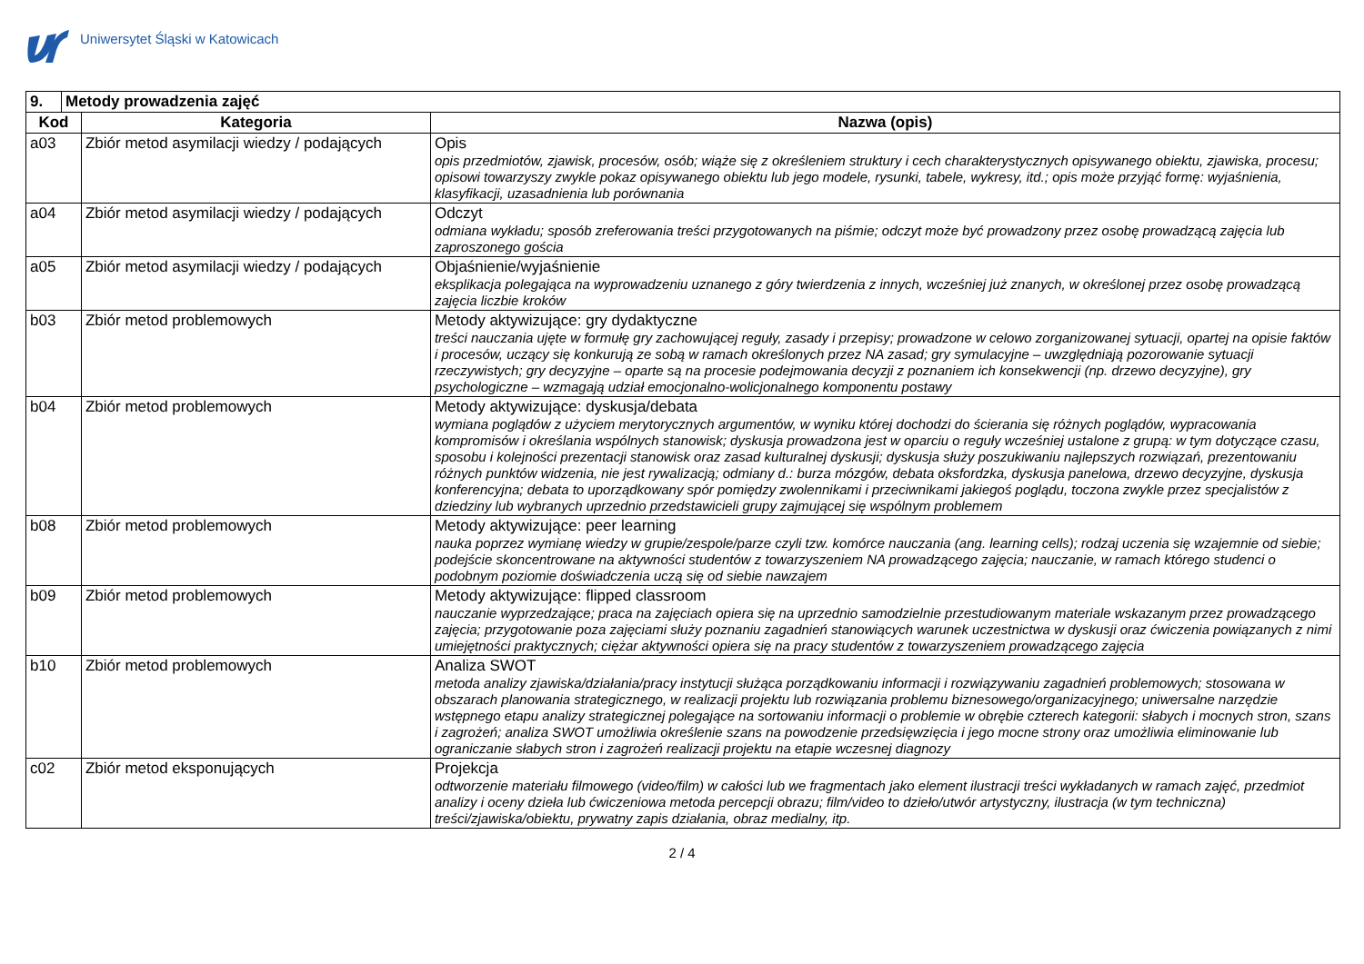Uniwersytet Śląski w Katowicach
| 9. | Metody prowadzenia zajęć | | |
| --- | --- | --- | --- |
| Kod | | Kategoria | Nazwa (opis) |
| a03 | | Zbiór metod asymilacji wiedzy / podających | Opis opis przedmiotów, zjawisk, procesów, osób; wiąże się z określeniem struktury i cech charakterystycznych opisywanego obiektu, zjawiska, procesu; opisowi towarzyszy zwykle pokaz opisywanego obiektu lub jego modele, rysunki, tabele, wykresy, itd.; opis może przyjąć formę: wyjaśnienia, klasyfikacji, uzasadnienia lub porównania |
| a04 | | Zbiór metod asymilacji wiedzy / podających | Odczyt odmiana wykładu; sposób zreferowania treści przygotowanych na piśmie; odczyt może być prowadzony przez osobę prowadzącą zajęcia lub zaproszonego gościa |
| a05 | | Zbiór metod asymilacji wiedzy / podających | Objaśnienie/wyjaśnienie eksplikacja polegająca na wyprowadzeniu uznanego z góry twierdzenia z innych, wcześniej już znanych, w określonej przez osobę prowadzącą zajęcia liczbie kroków |
| b03 | | Zbiór metod problemowych | Metody aktywizujące: gry dydaktyczne treści nauczania ujęte w formułę gry zachowującej reguły, zasady i przepisy; prowadzone w celowo zorganizowanej sytuacji, opartej na opisie faktów i procesów, uczący się konkurują ze sobą w ramach określonych przez NA zasad; gry symulacyjne – uwzględniają pozorowanie sytuacji rzeczywistych; gry decyzyjne – oparte są na procesie podejmowania decyzji z poznaniem ich konsekwencji (np. drzewo decyzyjne), gry psychologiczne – wzmagają udział emocjonalno-wolicjonalnego komponentu postawy |
| b04 | | Zbiór metod problemowych | Metody aktywizujące: dyskusja/debata wymiana poglądów z użyciem merytorycznych argumentów, w wyniku której dochodzi do ścierania się różnych poglądów, wypracowania kompromisów i określania wspólnych stanowisk; dyskusja prowadzona jest w oparciu o reguły wcześniej ustalone z grupą: w tym dotyczące czasu, sposobu i kolejności prezentacji stanowisk oraz zasad kulturalnej dyskusji; dyskusja służy poszukiwaniu najlepszych rozwiązań, prezentowaniu różnych punktów widzenia, nie jest rywalizacją; odmiany d.: burza mózgów, debata oksfordzka, dyskusja panelowa, drzewo decyzyjne, dyskusja konferencyjna; debata to uporządkowany spór pomiędzy zwolennikami i przeciwnikami jakiegoś poglądu, toczona zwykle przez specjalistów z dziedziny lub wybranych uprzednio przedstawicieli grupy zajmującej się wspólnym problemem |
| b08 | | Zbiór metod problemowych | Metody aktywizujące: peer learning nauka poprzez wymianę wiedzy w grupie/zespole/parze czyli tzw. komórce nauczania (ang. learning cells); rodzaj uczenia się wzajemnie od siebie; podejście skoncentrowane na aktywności studentów z towarzyszeniem NA prowadzącego zajęcia; nauczanie, w ramach którego studenci o podobnym poziomie doświadczenia uczą się od siebie nawzajem |
| b09 | | Zbiór metod problemowych | Metody aktywizujące: flipped classroom nauczanie wyprzedzające; praca na zajęciach opiera się na uprzednio samodzielnie przestudiowanym materiale wskazanym przez prowadzącego zajęcia; przygotowanie poza zajęciami służy poznaniu zagadnień stanowiących warunek uczestnictwa w dyskusji oraz ćwiczenia powiązanych z nimi umiejętności praktycznych; ciężar aktywności opiera się na pracy studentów z towarzyszeniem prowadzącego zajęcia |
| b10 | | Zbiór metod problemowych | Analiza SWOT metoda analizy zjawiska/działania/pracy instytucji służąca porządkowaniu informacji i rozwiązywaniu zagadnień problemowych; stosowana w obszarach planowania strategicznego, w realizacji projektu lub rozwiązania problemu biznesowego/organizacyjnego; uniwersalne narzędzie wstępnego etapu analizy strategicznej polegające na sortowaniu informacji o problemie w obrębie czterech kategorii: słabych i mocnych stron, szans i zagrożeń; analiza SWOT umożliwia określenie szans na powodzenie przedsięwzięcia i jego mocne strony oraz umożliwia eliminowanie lub ograniczanie słabych stron i zagrożeń realizacji projektu na etapie wczesnej diagnozy |
| c02 | | Zbiór metod eksponujących | Projekcja odtworzenie materiału filmowego (video/film) w całości lub we fragmentach jako element ilustracji treści wykładanych w ramach zajęć, przedmiot analizy i oceny dzieła lub ćwiczeniowa metoda percepcji obrazu; film/video to dzieło/utwór artystyczny, ilustracja (w tym techniczna) treści/zjawiska/obiektu, prywatny zapis działania, obraz medialny, itp. |
2 / 4